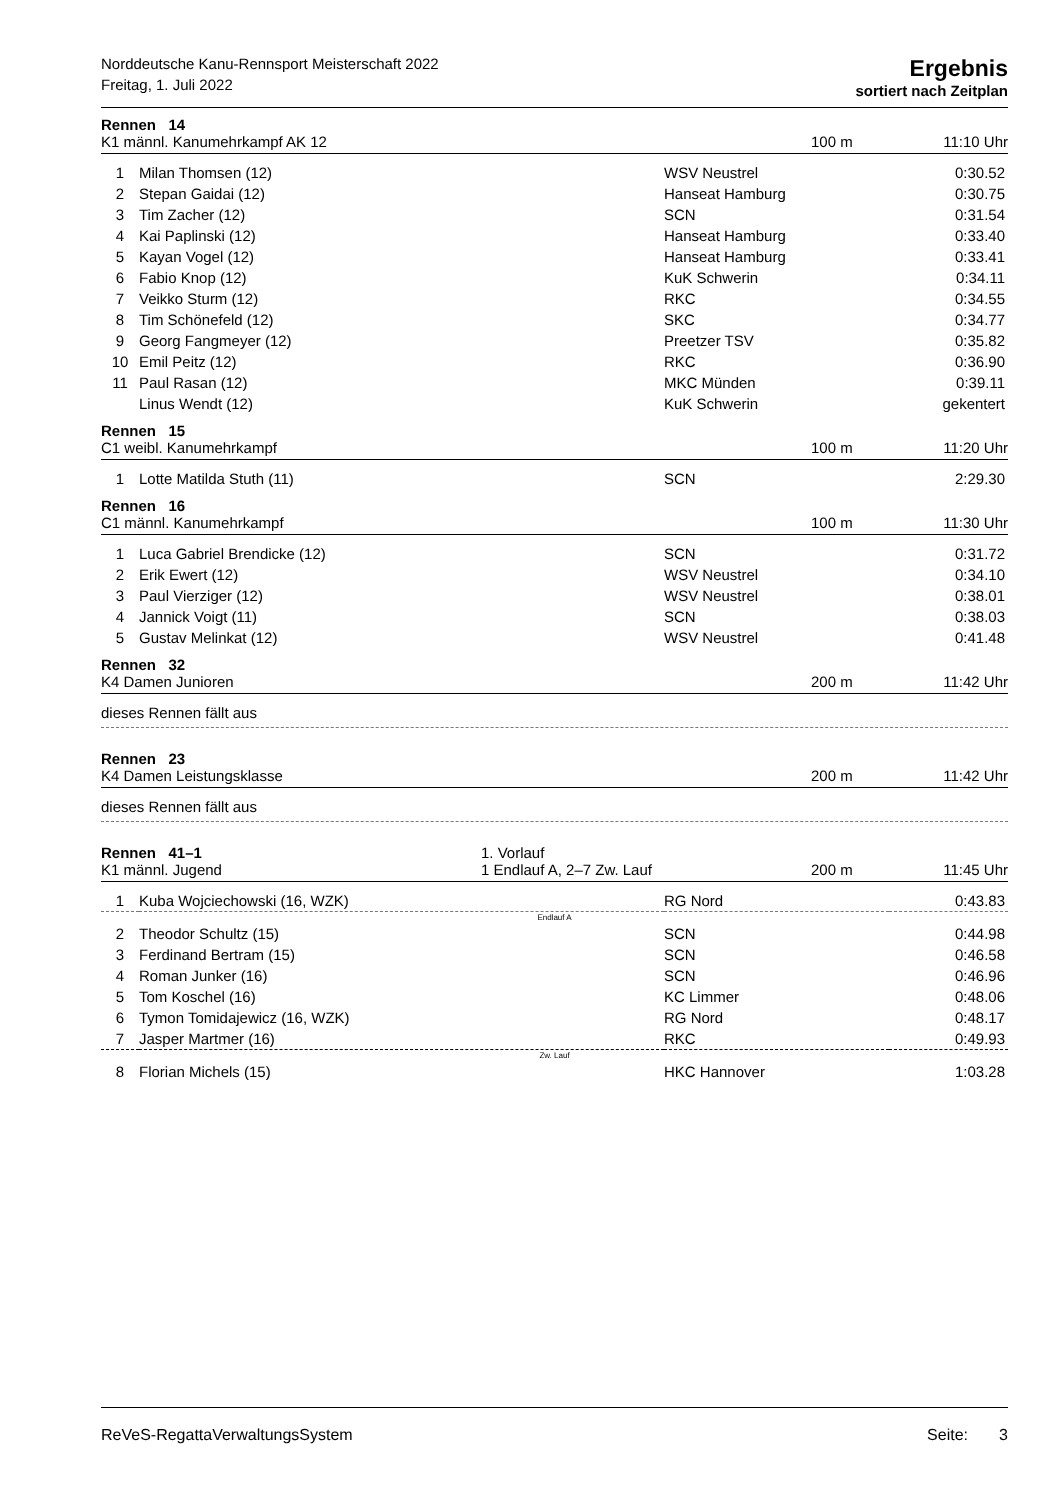Norddeutsche Kanu-Rennsport Meisterschaft 2022
Freitag, 1. Juli 2022
Ergebnis
sortiert nach Zeitplan
Rennen 14
K1 männl. Kanumehrkampf AK 12 100 m 11:10 Uhr
| 1 | Milan Thomsen (12) | WSV Neustrel | 0:30.52 |
| 2 | Stepan Gaidai (12) | Hanseat Hamburg | 0:30.75 |
| 3 | Tim Zacher (12) | SCN | 0:31.54 |
| 4 | Kai Paplinski (12) | Hanseat Hamburg | 0:33.40 |
| 5 | Kayan Vogel (12) | Hanseat Hamburg | 0:33.41 |
| 6 | Fabio Knop (12) | KuK Schwerin | 0:34.11 |
| 7 | Veikko Sturm (12) | RKC | 0:34.55 |
| 8 | Tim Schönefeld (12) | SKC | 0:34.77 |
| 9 | Georg Fangmeyer (12) | Preetzer TSV | 0:35.82 |
| 10 | Emil Peitz (12) | RKC | 0:36.90 |
| 11 | Paul Rasan (12) | MKC Münden | 0:39.11 |
| | Linus Wendt (12) | KuK Schwerin | gekentert |
Rennen 15
C1 weibl. Kanumehrkampf 100 m 11:20 Uhr
| 1 | Lotte Matilda Stuth (11) | SCN | 2:29.30 |
Rennen 16
C1 männl. Kanumehrkampf 100 m 11:30 Uhr
| 1 | Luca Gabriel Brendicke (12) | SCN | 0:31.72 |
| 2 | Erik Ewert (12) | WSV Neustrel | 0:34.10 |
| 3 | Paul Vierziger (12) | WSV Neustrel | 0:38.01 |
| 4 | Jannick Voigt (11) | SCN | 0:38.03 |
| 5 | Gustav Melinkat (12) | WSV Neustrel | 0:41.48 |
Rennen 32
K4 Damen Junioren 200 m 11:42 Uhr
dieses Rennen fällt aus
Rennen 23
K4 Damen Leistungsklasse 200 m 11:42 Uhr
dieses Rennen fällt aus
Rennen 41–1 1. Vorlauf
K1 männl. Jugend 1 Endlauf A, 2–7 Zw. Lauf 200 m 11:45 Uhr
| 1 | Kuba Wojciechowski (16, WZK) | RG Nord | 0:43.83 |
| Endlauf A | | | |
| 2 | Theodor Schultz (15) | SCN | 0:44.98 |
| 3 | Ferdinand Bertram (15) | SCN | 0:46.58 |
| 4 | Roman Junker (16) | SCN | 0:46.96 |
| 5 | Tom Koschel (16) | KC Limmer | 0:48.06 |
| 6 | Tymon Tomidajewicz (16, WZK) | RG Nord | 0:48.17 |
| 7 | Jasper Martmer (16) | RKC | 0:49.93 |
| Zw. Lauf | | | |
| 8 | Florian Michels (15) | HKC Hannover | 1:03.28 |
ReVeS-RegattaVerwaltungsSystem Seite: 3